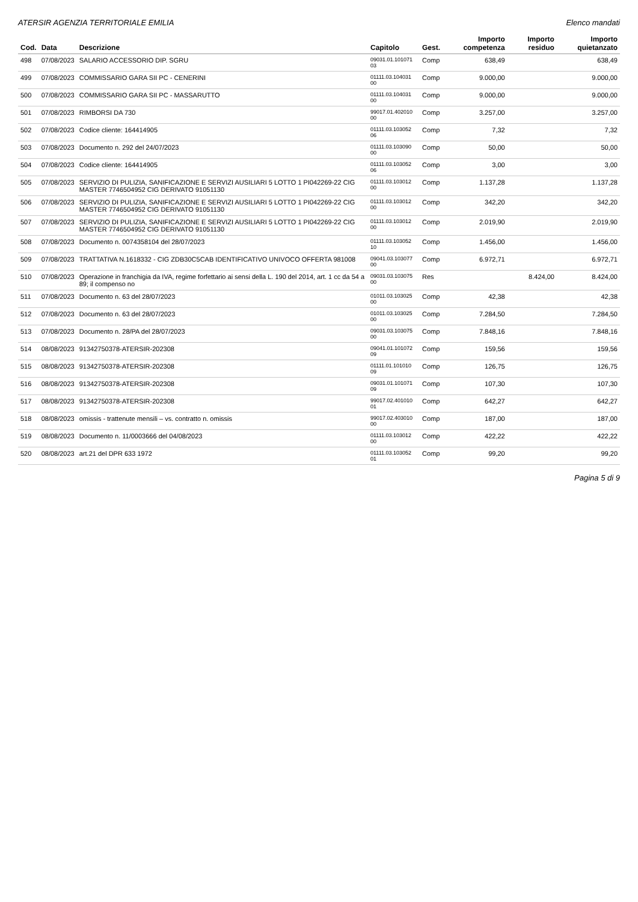ATERSIR AGENZIA TERRITORIALE EMILIA Elenco mandati
| Cod. | Data | Descrizione | Capitolo | Gest. | Importo competenza | Importo residuo | Importo quietanzato |
| --- | --- | --- | --- | --- | --- | --- | --- |
| 498 | 07/08/2023 | SALARIO ACCESSORIO DIP. SGRU | 09031.01.101071 03 | Comp | 638,49 | | 638,49 |
| 499 | 07/08/2023 | COMMISSARIO GARA SII PC - CENERINI | 01111.03.104031 00 | Comp | 9.000,00 | | 9.000,00 |
| 500 | 07/08/2023 | COMMISSARIO GARA SII PC - MASSARUTTO | 01111.03.104031 00 | Comp | 9.000,00 | | 9.000,00 |
| 501 | 07/08/2023 | RIMBORSI DA 730 | 99017.01.402010 00 | Comp | 3.257,00 | | 3.257,00 |
| 502 | 07/08/2023 | Codice cliente: 164414905 | 01111.03.103052 06 | Comp | 7,32 | | 7,32 |
| 503 | 07/08/2023 | Documento n. 292 del 24/07/2023 | 01111.03.103090 00 | Comp | 50,00 | | 50,00 |
| 504 | 07/08/2023 | Codice cliente: 164414905 | 01111.03.103052 06 | Comp | 3,00 | | 3,00 |
| 505 | 07/08/2023 | SERVIZIO DI PULIZIA, SANIFICAZIONE E SERVIZI AUSILIARI 5 LOTTO 1 PI042269-22 CIG MASTER 7746504952 CIG DERIVATO 91051130 | 01111.03.103012 00 | Comp | 1.137,28 | | 1.137,28 |
| 506 | 07/08/2023 | SERVIZIO DI PULIZIA, SANIFICAZIONE E SERVIZI AUSILIARI 5 LOTTO 1 PI042269-22 CIG MASTER 7746504952 CIG DERIVATO 91051130 | 01111.03.103012 00 | Comp | 342,20 | | 342,20 |
| 507 | 07/08/2023 | SERVIZIO DI PULIZIA, SANIFICAZIONE E SERVIZI AUSILIARI 5 LOTTO 1 PI042269-22 CIG MASTER 7746504952 CIG DERIVATO 91051130 | 01111.03.103012 00 | Comp | 2.019,90 | | 2.019,90 |
| 508 | 07/08/2023 | Documento n. 0074358104 del 28/07/2023 | 01111.03.103052 10 | Comp | 1.456,00 | | 1.456,00 |
| 509 | 07/08/2023 | TRATTATIVA N.1618332 - CIG ZDB30C5CAB IDENTIFICATIVO UNIVOCO OFFERTA 981008 | 09041.03.103077 00 | Comp | 6.972,71 | | 6.972,71 |
| 510 | 07/08/2023 | Operazione in franchigia da IVA, regime forfettario ai sensi della L. 190 del 2014, art. 1 cc da 54 a 89; il compenso no | 09031.03.103075 00 | Res | | 8.424,00 | 8.424,00 |
| 511 | 07/08/2023 | Documento n. 63 del 28/07/2023 | 01011.03.103025 00 | Comp | 42,38 | | 42,38 |
| 512 | 07/08/2023 | Documento n. 63 del 28/07/2023 | 01011.03.103025 00 | Comp | 7.284,50 | | 7.284,50 |
| 513 | 07/08/2023 | Documento n. 28/PA del 28/07/2023 | 09031.03.103075 00 | Comp | 7.848,16 | | 7.848,16 |
| 514 | 08/08/2023 | 91342750378-ATERSIR-202308 | 09041.01.101072 09 | Comp | 159,56 | | 159,56 |
| 515 | 08/08/2023 | 91342750378-ATERSIR-202308 | 01111.01.101010 09 | Comp | 126,75 | | 126,75 |
| 516 | 08/08/2023 | 91342750378-ATERSIR-202308 | 09031.01.101071 09 | Comp | 107,30 | | 107,30 |
| 517 | 08/08/2023 | 91342750378-ATERSIR-202308 | 99017.02.401010 01 | Comp | 642,27 | | 642,27 |
| 518 | 08/08/2023 | omissis - trattenute mensili – vs. contratto n. omissis | 99017.02.403010 00 | Comp | 187,00 | | 187,00 |
| 519 | 08/08/2023 | Documento n. 11/0003666 del 04/08/2023 | 01111.03.103012 00 | Comp | 422,22 | | 422,22 |
| 520 | 08/08/2023 | art.21 del DPR 633 1972 | 01111.03.103052 01 | Comp | 99,20 | | 99,20 |
Pagina 5 di 9